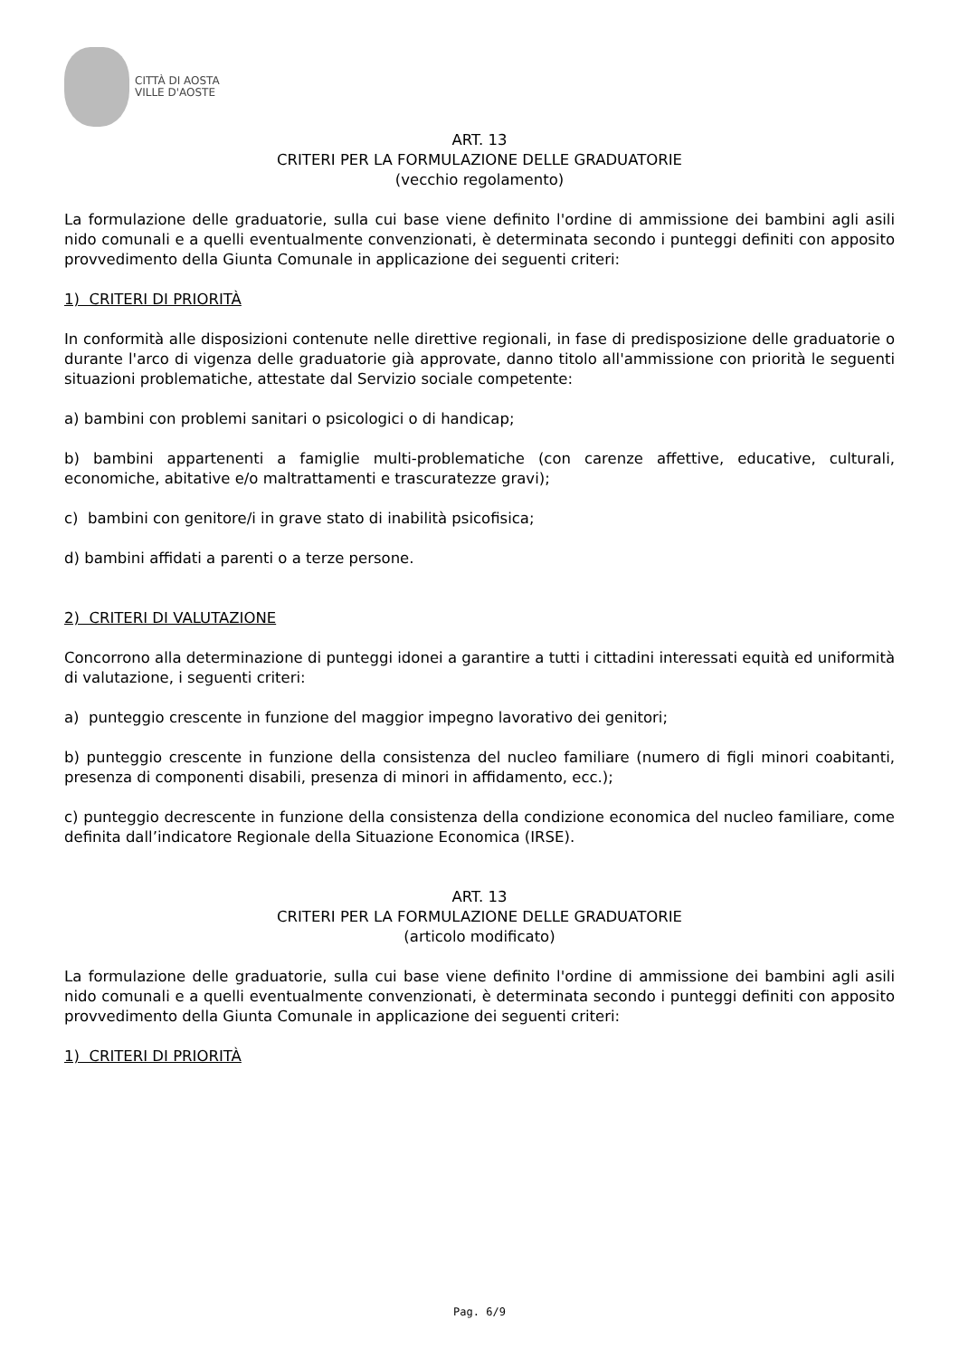CITTÀ DI AOSTA
VILLE D'AOSTE
ART. 13
CRITERI PER LA FORMULAZIONE DELLE GRADUATORIE
(vecchio regolamento)
La formulazione delle graduatorie, sulla cui base viene definito l'ordine di ammissione dei bambini agli asili nido comunali e a quelli eventualmente convenzionati, è determinata secondo i punteggi definiti con apposito provvedimento della Giunta Comunale in applicazione dei seguenti criteri:
1) CRITERI DI PRIORITÀ
In conformità alle disposizioni contenute nelle direttive regionali, in fase di predisposizione delle graduatorie o durante l'arco di vigenza delle graduatorie già approvate, danno titolo all'ammissione con priorità le seguenti situazioni problematiche, attestate dal Servizio sociale competente:
a) bambini con problemi sanitari o psicologici o di handicap;
b) bambini appartenenti a famiglie multi-problematiche (con carenze affettive, educative, culturali, economiche, abitative e/o maltrattamenti e trascuratezze gravi);
c) bambini con genitore/i in grave stato di inabilità psicofisica;
d) bambini affidati a parenti o a terze persone.
2) CRITERI DI VALUTAZIONE
Concorrono alla determinazione di punteggi idonei a garantire a tutti i cittadini interessati equità ed uniformità di valutazione, i seguenti criteri:
a) punteggio crescente in funzione del maggior impegno lavorativo dei genitori;
b) punteggio crescente in funzione della consistenza del nucleo familiare (numero di figli minori coabitanti, presenza di componenti disabili, presenza di minori in affidamento, ecc.);
c) punteggio decrescente in funzione della consistenza della condizione economica del nucleo familiare, come definita dall’indicatore Regionale della Situazione Economica (IRSE).
ART. 13
CRITERI PER LA FORMULAZIONE DELLE GRADUATORIE
(articolo modificato)
La formulazione delle graduatorie, sulla cui base viene definito l'ordine di ammissione dei bambini agli asili nido comunali e a quelli eventualmente convenzionati, è determinata secondo i punteggi definiti con apposito provvedimento della Giunta Comunale in applicazione dei seguenti criteri:
1) CRITERI DI PRIORITÀ
Pag. 6/9